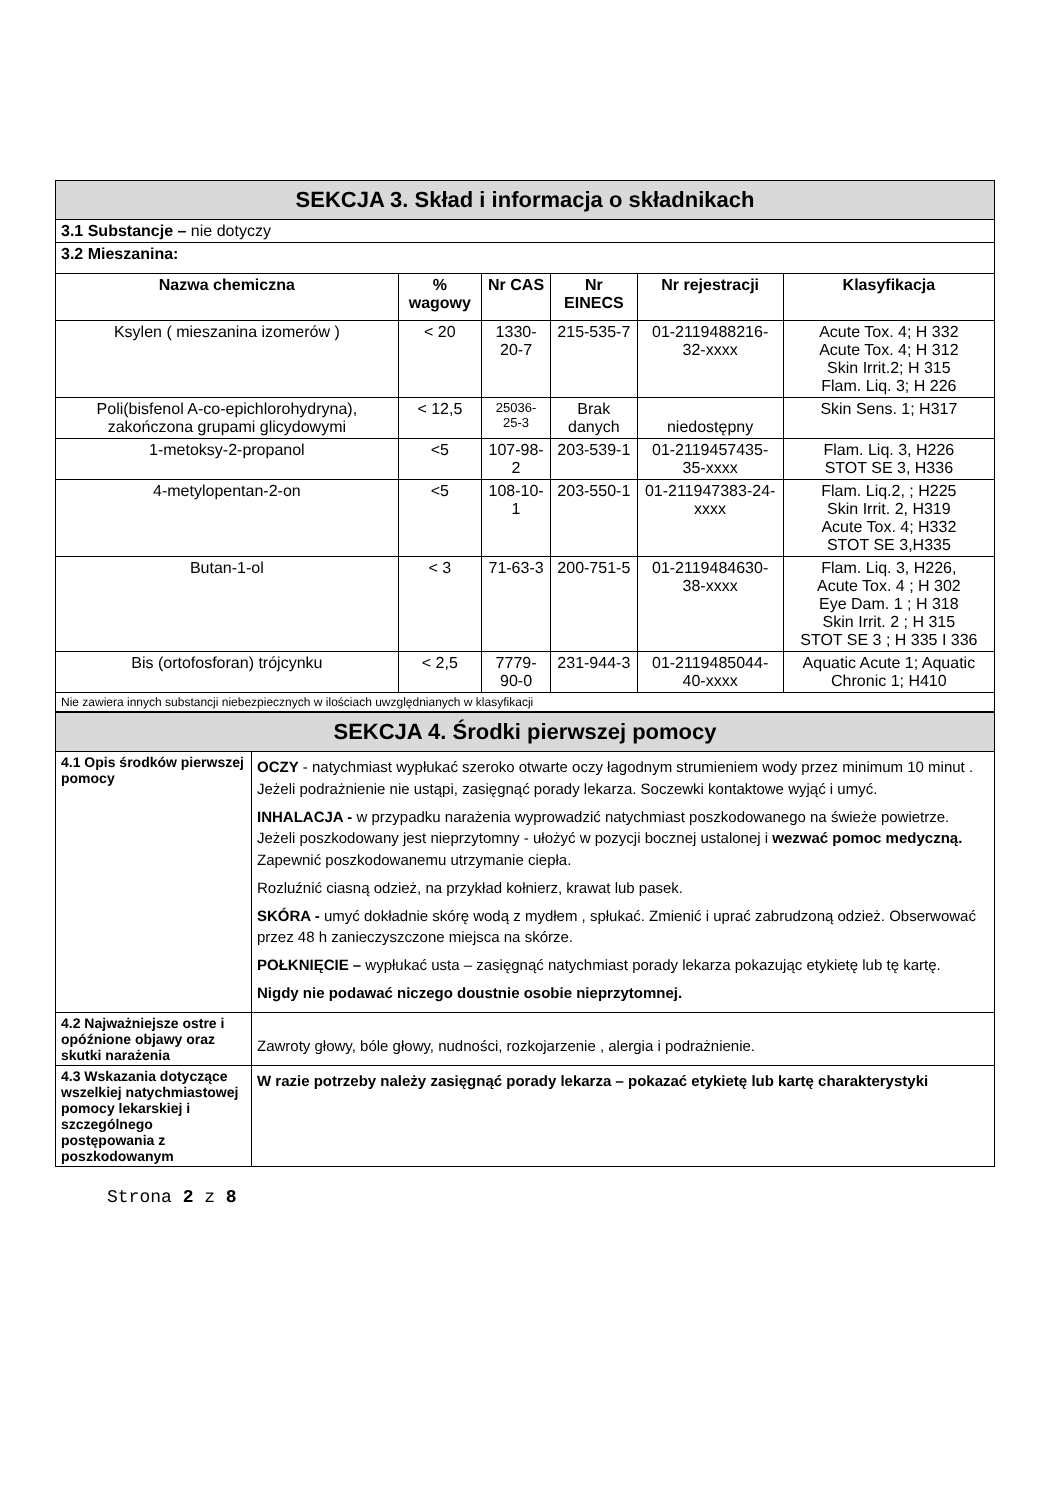| SEKCJA 3. Skład i informacja o składnikach | | | | | |
| 3.1 Substancje – nie dotyczy | | | | | |
| 3.2 Mieszanina: | | | | | |
| Nazwa chemiczna | % wagowy | Nr CAS | Nr EINECS | Nr rejestracji | Klasyfikacja |
| Ksylen ( mieszanina izomerów ) | < 20 | 1330-20-7 | 215-535-7 | 01-2119488216-32-xxxx | Acute Tox. 4; H 332 Acute Tox. 4; H 312 Skin Irrit.2; H 315 Flam. Liq. 3; H 226 |
| Poli(bisfenol A-co-epichlorohydryna), zakończona grupami glicydowymi | < 12,5 | 25036-25-3 | Brak danych | niedostępny | Skin Sens. 1; H317 |
| 1-metoksy-2-propanol | <5 | 107-98-2 | 203-539-1 | 01-2119457435-35-xxxx | Flam. Liq. 3, H226 STOT SE 3, H336 |
| 4-metylopentan-2-on | <5 | 108-10-1 | 203-550-1 | 01-211947383-24-xxxx | Flam. Liq.2, ; H225 Skin Irrit. 2, H319 Acute Tox. 4; H332 STOT SE 3,H335 |
| Butan-1-ol | < 3 | 71-63-3 | 200-751-5 | 01-2119484630-38-xxxx | Flam. Liq. 3, H226, Acute Tox. 4 ; H 302 Eye Dam. 1 ; H 318 Skin Irrit. 2 ; H 315 STOT SE 3 ; H 335 I 336 |
| Bis (ortofosforan) trójcynku | < 2,5 | 7779-90-0 | 231-944-3 | 01-2119485044-40-xxxx | Aquatic Acute 1; Aquatic Chronic 1; H410 |
| Nie zawiera innych substancji niebezpiecznych w ilościach uwzględnianych w klasyfikacji | | | | | |
| SEKCJA 4. Środki pierwszej pomocy | |
| 4.1 Opis środków pierwszej pomocy | OCZY - natychmiast wypłukać szeroko otwarte oczy łagodnym strumieniem wody przez minimum 10 minut . Jeżeli podrażnienie nie ustąpi, zasięgnąć porady lekarza. Soczewki kontaktowe wyjąć i umyć. INHALACJA - w przypadku narażenia wyprowadzić natychmiast poszkodowanego na świeże powietrze. Jeżeli poszkodowany jest nieprzytomny - ułożyć w pozycji bocznej ustalonej i wezwać pomoc medyczną. Zapewnić poszkodowanemu utrzymanie ciepła. Rozluźnić ciasną odzież, na przykład kołnierz, krawat lub pasek. SKÓRA - umyć dokładnie skórę wodą z mydłem , spłukać. Zmienić i uprać zabrudzoną odzież. Obserwować przez 48 h zanieczyszczone miejsca na skórze. POŁKNIĘCIE – wypłukać usta – zasięgnąć natychmiast porady lekarza pokazując etykietę lub tę kartę. Nigdy nie podawać niczego doustnie osobie nieprzytomnej. |
| 4.2 Najważniejsze ostre i opóźnione objawy oraz skutki narażenia | Zawroty głowy, bóle głowy, nudności, rozkojarzenie , alergia i podrażnienie. |
| 4.3 Wskazania dotyczące wszelkiej natychmiastowej pomocy lekarskiej i szczególnego postępowania z poszkodowanym | W razie potrzeby należy zasięgnąć porady lekarza – pokazać etykietę lub kartę charakterystyki |
Strona 2 z 8